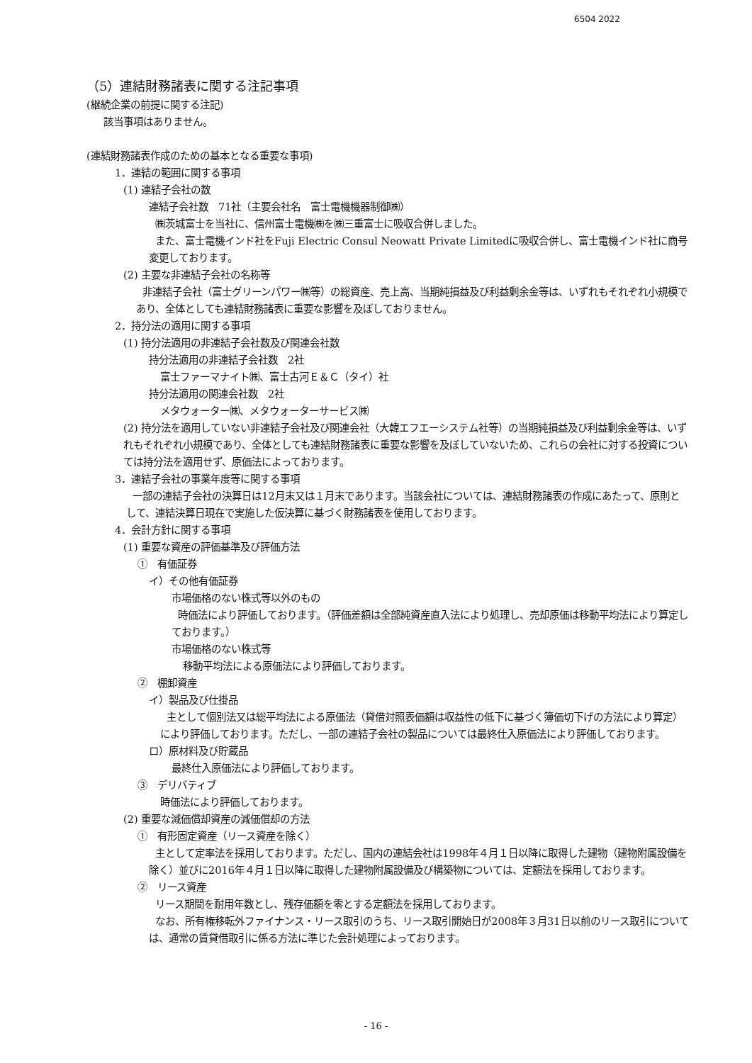6504 2022
（5）連結財務諸表に関する注記事項
(継続企業の前提に関する注記)
該当事項はありません。
(連結財務諸表作成のための基本となる重要な事項)
1．連結の範囲に関する事項
(1) 連結子会社の数
連結子会社数　71社（主要会社名　富士電機機器制御㈱）
㈱茨城富士を当社に、信州富士電機㈱を㈱三重富士に吸収合併しました。
また、富士電機インド社をFuji Electric Consul Neowatt Private Limitedに吸収合併し、富士電機インド社に商号変更しております。
(2) 主要な非連結子会社の名称等
非連結子会社（富士グリーンパワー㈱等）の総資産、売上高、当期純損益及び利益剰余金等は、いずれもそれぞれ小規模であり、全体としても連結財務諸表に重要な影響を及ぼしておりません。
2．持分法の適用に関する事項
(1) 持分法適用の非連結子会社数及び関連会社数
持分法適用の非連結子会社数　2社
富士ファーマナイト㈱、富士古河Ｅ＆Ｃ（タイ）社
持分法適用の関連会社数　2社
メタウォーター㈱、メタウォーターサービス㈱
(2) 持分法を適用していない非連結子会社及び関連会社（大韓エフエーシステム社等）の当期純損益及び利益剰余金等は、いずれもそれぞれ小規模であり、全体としても連結財務諸表に重要な影響を及ぼしていないため、これらの会社に対する投資については持分法を適用せず、原価法によっております。
3．連結子会社の事業年度等に関する事項
一部の連結子会社の決算日は12月末又は１月末であります。当該会社については、連結財務諸表の作成にあたって、原則として、連結決算日現在で実施した仮決算に基づく財務諸表を使用しております。
4．会計方針に関する事項
(1) 重要な資産の評価基準及び評価方法
①　有価証券
イ）その他有価証券
市場価格のない株式等以外のもの
時価法により評価しております。（評価差額は全部純資産直入法により処理し、売却原価は移動平均法により算定しております。）
市場価格のない株式等
移動平均法による原価法により評価しております。
②　棚卸資産
イ）製品及び仕掛品
主として個別法又は総平均法による原価法（貸借対照表価額は収益性の低下に基づく簿価切下げの方法により算定）により評価しております。ただし、一部の連結子会社の製品については最終仕入原価法により評価しております。
ロ）原材料及び貯蔵品
最終仕入原価法により評価しております。
③　デリバティブ
時価法により評価しております。
(2) 重要な減価償却資産の減価償却の方法
①　有形固定資産（リース資産を除く）
主として定率法を採用しております。ただし、国内の連結会社は1998年４月１日以降に取得した建物（建物附属設備を除く）並びに2016年４月１日以降に取得した建物附属設備及び構築物については、定額法を採用しております。
②　リース資産
リース期間を耐用年数とし、残存価額を零とする定額法を採用しております。
なお、所有権移転外ファイナンス・リース取引のうち、リース取引開始日が2008年３月31日以前のリース取引については、通常の賃貸借取引に係る方法に準じた会計処理によっております。
- 16 -